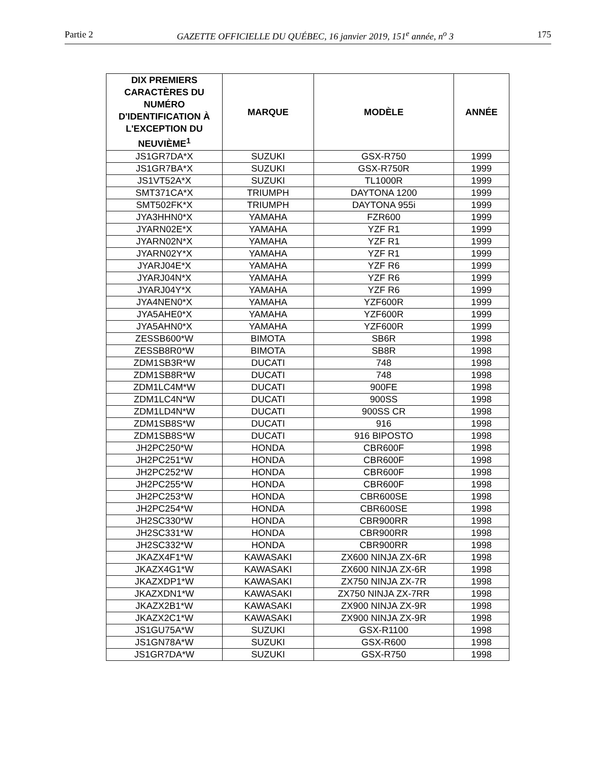Partie 2 GAZETTE OFFICIELLE DU QUÉBEC, 16 janvier 2019, 151<sup>e</sup> année, n<sup>o</sup> 3 175
| DIX PREMIERS CARACTÈRES DU NUMÉRO D'IDENTIFICATION À L'EXCEPTION DU NEUVIÈME<sup>1</sup> | MARQUE | MODÈLE | ANNÉE |
| --- | --- | --- | --- |
| JS1GR7DA*X | SUZUKI | GSX-R750 | 1999 |
| JS1GR7BA*X | SUZUKI | GSX-R750R | 1999 |
| JS1VT52A*X | SUZUKI | TL1000R | 1999 |
| SMT371CA*X | TRIUMPH | DAYTONA 1200 | 1999 |
| SMT502FK*X | TRIUMPH | DAYTONA 955i | 1999 |
| JYA3HHN0*X | YAMAHA | FZR600 | 1999 |
| JYARN02E*X | YAMAHA | YZF R1 | 1999 |
| JYARN02N*X | YAMAHA | YZF R1 | 1999 |
| JYARN02Y*X | YAMAHA | YZF R1 | 1999 |
| JYARJ04E*X | YAMAHA | YZF R6 | 1999 |
| JYARJ04N*X | YAMAHA | YZF R6 | 1999 |
| JYARJ04Y*X | YAMAHA | YZF R6 | 1999 |
| JYA4NEN0*X | YAMAHA | YZF600R | 1999 |
| JYA5AHE0*X | YAMAHA | YZF600R | 1999 |
| JYA5AHN0*X | YAMAHA | YZF600R | 1999 |
| ZESSB600*W | BIMOTA | SB6R | 1998 |
| ZESSB8R0*W | BIMOTA | SB8R | 1998 |
| ZDM1SB3R*W | DUCATI | 748 | 1998 |
| ZDM1SB8R*W | DUCATI | 748 | 1998 |
| ZDM1LC4M*W | DUCATI | 900FE | 1998 |
| ZDM1LC4N*W | DUCATI | 900SS | 1998 |
| ZDM1LD4N*W | DUCATI | 900SS CR | 1998 |
| ZDM1SB8S*W | DUCATI | 916 | 1998 |
| ZDM1SB8S*W | DUCATI | 916 BIPOSTO | 1998 |
| JH2PC250*W | HONDA | CBR600F | 1998 |
| JH2PC251*W | HONDA | CBR600F | 1998 |
| JH2PC252*W | HONDA | CBR600F | 1998 |
| JH2PC255*W | HONDA | CBR600F | 1998 |
| JH2PC253*W | HONDA | CBR600SE | 1998 |
| JH2PC254*W | HONDA | CBR600SE | 1998 |
| JH2SC330*W | HONDA | CBR900RR | 1998 |
| JH2SC331*W | HONDA | CBR900RR | 1998 |
| JH2SC332*W | HONDA | CBR900RR | 1998 |
| JKAZX4F1*W | KAWASAKI | ZX600 NINJA ZX-6R | 1998 |
| JKAZX4G1*W | KAWASAKI | ZX600 NINJA ZX-6R | 1998 |
| JKAZXDP1*W | KAWASAKI | ZX750 NINJA ZX-7R | 1998 |
| JKAZXDN1*W | KAWASAKI | ZX750 NINJA ZX-7RR | 1998 |
| JKAZX2B1*W | KAWASAKI | ZX900 NINJA ZX-9R | 1998 |
| JKAZX2C1*W | KAWASAKI | ZX900 NINJA ZX-9R | 1998 |
| JS1GU75A*W | SUZUKI | GSX-R1100 | 1998 |
| JS1GN78A*W | SUZUKI | GSX-R600 | 1998 |
| JS1GR7DA*W | SUZUKI | GSX-R750 | 1998 |